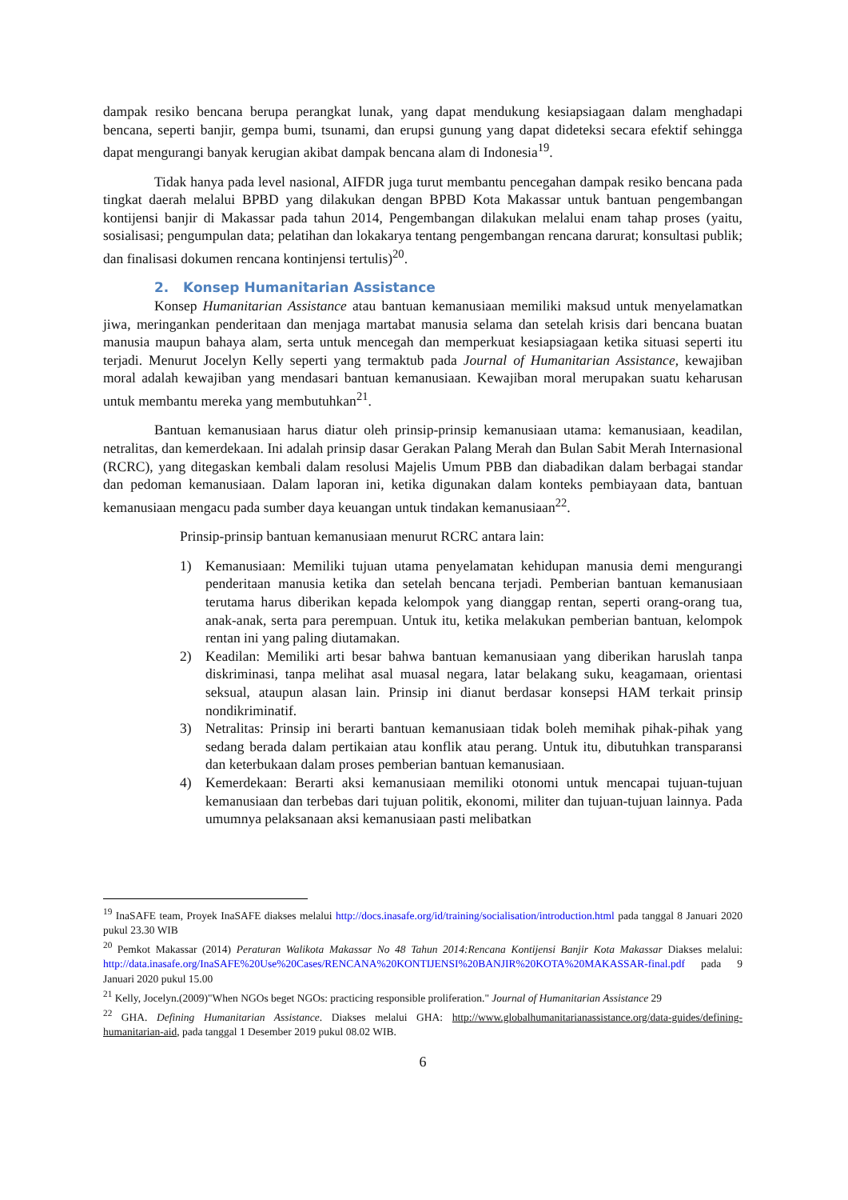dampak resiko bencana berupa perangkat lunak, yang dapat mendukung kesiapsiagaan dalam menghadapi bencana, seperti banjir, gempa bumi, tsunami, dan erupsi gunung yang dapat dideteksi secara efektif sehingga dapat mengurangi banyak kerugian akibat dampak bencana alam di Indonesia<sup>19</sup>.
Tidak hanya pada level nasional, AIFDR juga turut membantu pencegahan dampak resiko bencana pada tingkat daerah melalui BPBD yang dilakukan dengan BPBD Kota Makassar untuk bantuan pengembangan kontijensi banjir di Makassar pada tahun 2014, Pengembangan dilakukan melalui enam tahap proses (yaitu, sosialisasi; pengumpulan data; pelatihan dan lokakarya tentang pengembangan rencana darurat; konsultasi publik; dan finalisasi dokumen rencana kontinjensi tertulis)<sup>20</sup>.
2. Konsep Humanitarian Assistance
Konsep Humanitarian Assistance atau bantuan kemanusiaan memiliki maksud untuk menyelamatkan jiwa, meringankan penderitaan dan menjaga martabat manusia selama dan setelah krisis dari bencana buatan manusia maupun bahaya alam, serta untuk mencegah dan memperkuat kesiapsiagaan ketika situasi seperti itu terjadi. Menurut Jocelyn Kelly seperti yang termaktub pada Journal of Humanitarian Assistance, kewajiban moral adalah kewajiban yang mendasari bantuan kemanusiaan. Kewajiban moral merupakan suatu keharusan untuk membantu mereka yang membutuhkan<sup>21</sup>.
Bantuan kemanusiaan harus diatur oleh prinsip-prinsip kemanusiaan utama: kemanusiaan, keadilan, netralitas, dan kemerdekaan. Ini adalah prinsip dasar Gerakan Palang Merah dan Bulan Sabit Merah Internasional (RCRC), yang ditegaskan kembali dalam resolusi Majelis Umum PBB dan diabadikan dalam berbagai standar dan pedoman kemanusiaan. Dalam laporan ini, ketika digunakan dalam konteks pembiayaan data, bantuan kemanusiaan mengacu pada sumber daya keuangan untuk tindakan kemanusiaan<sup>22</sup>.
Prinsip-prinsip bantuan kemanusiaan menurut RCRC antara lain:
1) Kemanusiaan: Memiliki tujuan utama penyelamatan kehidupan manusia demi mengurangi penderitaan manusia ketika dan setelah bencana terjadi. Pemberian bantuan kemanusiaan terutama harus diberikan kepada kelompok yang dianggap rentan, seperti orang-orang tua, anak-anak, serta para perempuan. Untuk itu, ketika melakukan pemberian bantuan, kelompok rentan ini yang paling diutamakan.
2) Keadilan: Memiliki arti besar bahwa bantuan kemanusiaan yang diberikan haruslah tanpa diskriminasi, tanpa melihat asal muasal negara, latar belakang suku, keagamaan, orientasi seksual, ataupun alasan lain. Prinsip ini dianut berdasar konsepsi HAM terkait prinsip nondikriminatif.
3) Netralitas: Prinsip ini berarti bantuan kemanusiaan tidak boleh memihak pihak-pihak yang sedang berada dalam pertikaian atau konflik atau perang. Untuk itu, dibutuhkan transparansi dan keterbukaan dalam proses pemberian bantuan kemanusiaan.
4) Kemerdekaan: Berarti aksi kemanusiaan memiliki otonomi untuk mencapai tujuan-tujuan kemanusiaan dan terbebas dari tujuan politik, ekonomi, militer dan tujuan-tujuan lainnya. Pada umumnya pelaksanaan aksi kemanusiaan pasti melibatkan
<sup>19</sup> InaSAFE team, Proyek InaSAFE diakses melalui http://docs.inasafe.org/id/training/socialisation/introduction.html pada tanggal 8 Januari 2020 pukul 23.30 WIB
<sup>20</sup> Pemkot Makassar (2014) Peraturan Walikota Makassar No 48 Tahun 2014:Rencana Kontijensi Banjir Kota Makassar Diakses melalui: http://data.inasafe.org/InaSAFE%20Use%20Cases/RENCANA%20KONTIJENSI%20BANJIR%20KOTA%20MAKASSAR-final.pdf pada 9 Januari 2020 pukul 15.00
<sup>21</sup> Kelly, Jocelyn.(2009)"When NGOs beget NGOs: practicing responsible proliferation." Journal of Humanitarian Assistance 29
<sup>22</sup> GHA. Defining Humanitarian Assistance. Diakses melalui GHA: http://www.globalhumanitarianassistance.org/data-guides/defining-humanitarian-aid, pada tanggal 1 Desember 2019 pukul 08.02 WIB.
6